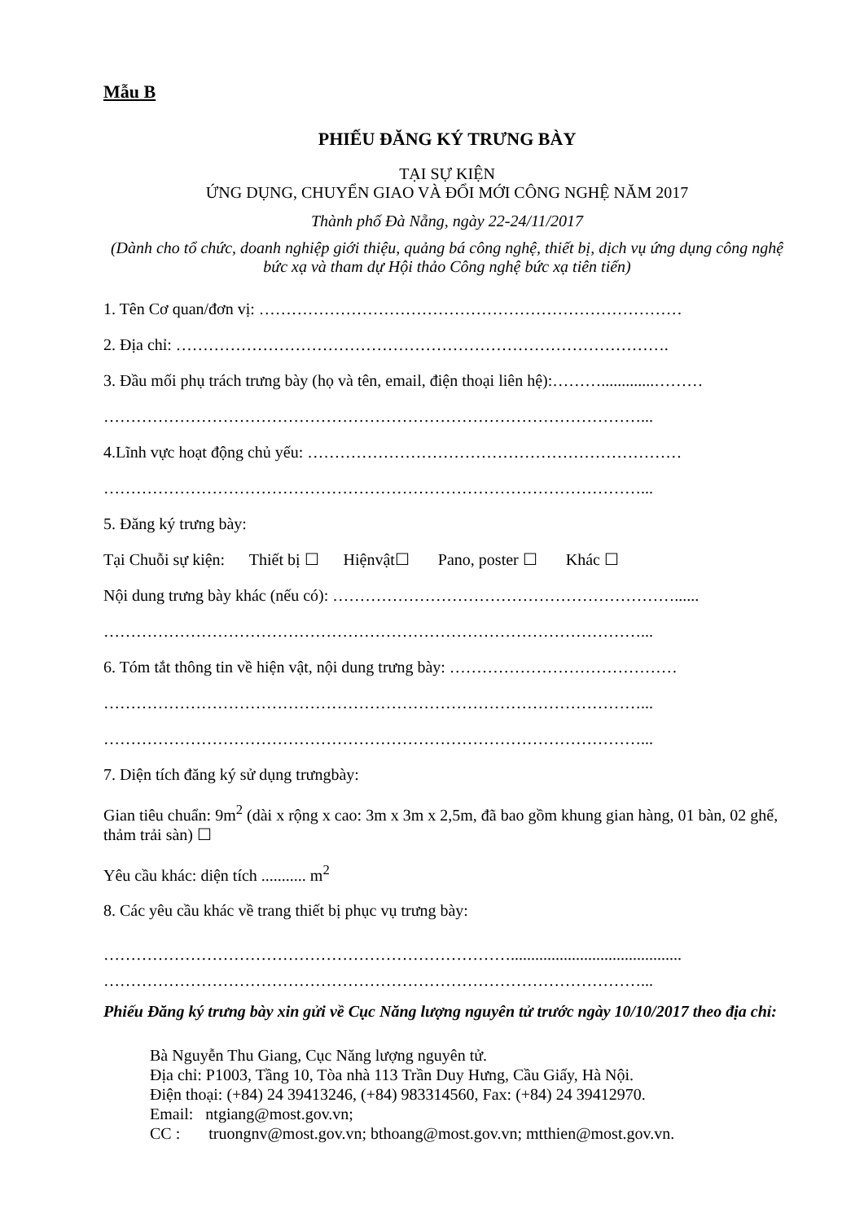Mẫu B
PHIẾU ĐĂNG KÝ TRƯNG BÀY
TẠI SỰ KIỆN
ỨNG DỤNG, CHUYỂN GIAO VÀ ĐỔI MỚI CÔNG NGHỆ NĂM 2017
Thành phố Đà Nẵng, ngày 22-24/11/2017
(Dành cho tổ chức, doanh nghiệp giới thiệu, quảng bá công nghệ, thiết bị, dịch vụ ứng dụng công nghệ bức xạ và tham dự Hội thảo Công nghệ bức xạ tiên tiến)
1. Tên Cơ quan/đơn vị: ……………………………………………………………………
2. Địa chỉ: ……………………………………………………………………………….
3. Đầu mối phụ trách trưng bày (họ và tên, email, điện thoại liên hệ):……….............………
………………………………………………………………………………………...
4.Lĩnh vực hoạt động chủ yếu: ……………………………………………………………
………………………………………………………………………………………...
5. Đăng ký trưng bày:
Tại Chuỗi sự kiện: Thiết bị ☐ Hiệnvật☐ Pano, poster ☐ Khác ☐
Nội dung trưng bày khác (nếu có): ………………………………………………………......
………………………………………………………………………………………...
6. Tóm tắt thông tin về hiện vật, nội dung trưng bày: ……………………………………
………………………………………………………………………………………...
………………………………………………………………………………………...
7. Diện tích đăng ký sử dụng trưngbày:
Gian tiêu chuẩn: 9m<sup>2</sup> (dài x rộng x cao: 3m x 3m x 2,5m, đã bao gồm khung gian hàng, 01 bàn, 02 ghế, thảm trải sàn) ☐
Yêu cầu khác: diện tích ........... m<sup>2</sup>
8. Các yêu cầu khác về trang thiết bị phục vụ trưng bày:
…………………………………………………………………..........................................
………………………………………………………………………………………...
Phiếu Đăng ký trưng bày xin gửi về Cục Năng lượng nguyên tử trước ngày 10/10/2017 theo địa chỉ:
Bà Nguyễn Thu Giang, Cục Năng lượng nguyên tử.
Địa chỉ: P1003, Tầng 10, Tòa nhà 113 Trần Duy Hưng, Cầu Giấy, Hà Nội.
Điện thoại: (+84) 24 39413246, (+84) 983314560, Fax: (+84) 24 39412970.
Email: ntgiang@most.gov.vn;
CC : truongnv@most.gov.vn; bthoang@most.gov.vn; mtthien@most.gov.vn.